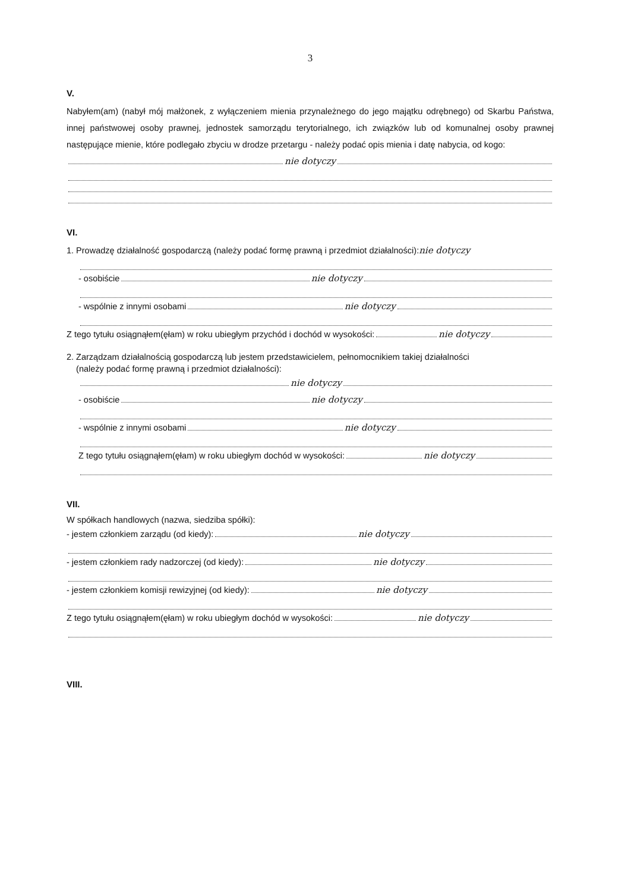3
V.
Nabyłem(am) (nabył mój małżonek, z wyłączeniem mienia przynależnego do jego majątku odrębnego) od Skarbu Państwa, innej państwowej osoby prawnej, jednostek samorządu terytorialnego, ich związków lub od komunalnej osoby prawnej następujące mienie, które podlegało zbyciu w drodze przetargu - należy podać opis mienia i datę nabycia, od kogo:
nie dotyczy
VI.
1. Prowadzę działalność gospodarczą (należy podać formę prawną i przedmiot działalności): nie dotyczy
- osobiście nie dotyczy
- wspólnie z innymi osobami nie dotyczy
Z tego tytułu osiągnąłem(ęłam) w roku ubiegłym przychód i dochód w wysokości: nie dotyczy
2. Zarządzam działalnością gospodarczą lub jestem przedstawicielem, pełnomocnikiem takiej działalności
(należy podać formę prawną i przedmiot działalności):
nie dotyczy
- osobiście nie dotyczy
- wspólnie z innymi osobami nie dotyczy
Z tego tytułu osiągnąłem(ęłam) w roku ubiegłym dochód w wysokości: nie dotyczy
VII.
W spółkach handlowych (nazwa, siedziba spółki):
- jestem członkiem zarządu (od kiedy): nie dotyczy
- jestem członkiem rady nadzorczej (od kiedy): nie dotyczy
- jestem członkiem komisji rewizyjnej (od kiedy): nie dotyczy
Z tego tytułu osiągnąłem(ęłam) w roku ubiegłym dochód w wysokości: nie dotyczy
VIII.